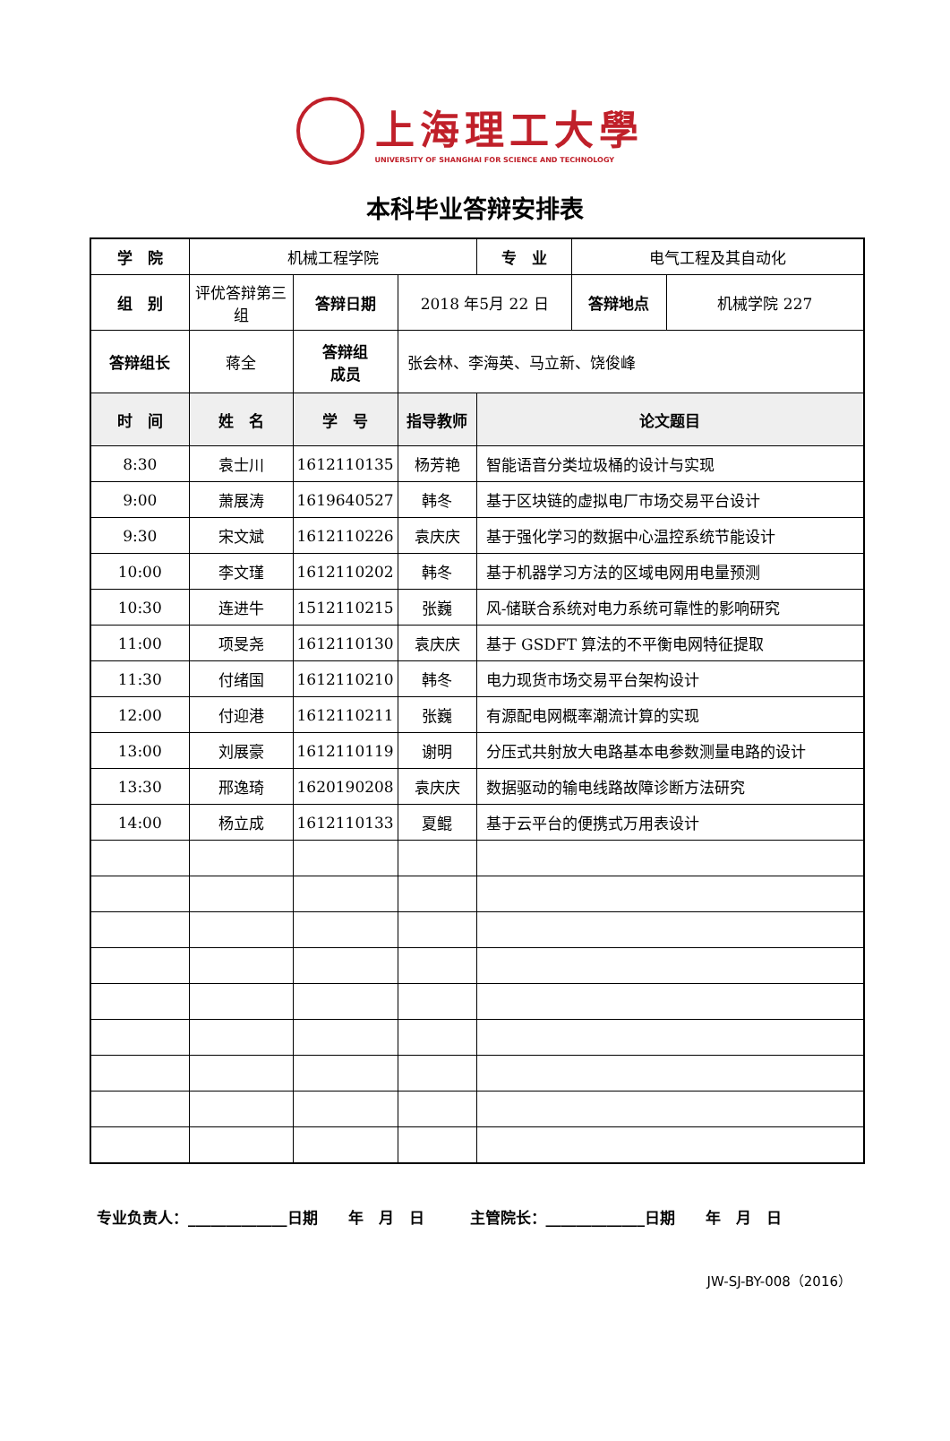上海理工大學
UNIVERSITY OF SHANGHAI FOR SCIENCE AND TECHNOLOGY
本科毕业答辩安排表
| 学 院 | 机械工程学院 | | | 专 业 | 电气工程及其自动化 | |
| 组 别 | 评优答辩第三组 | 答辩日期 | 2018 年5月 22 日 | | 答辩地点 | 机械学院 227 |
| 答辩组长 | 蒋全 | 答辩组 成员 | 张会林、李海英、马立新、饶俊峰 | | | |
| 时 间 | 姓 名 | 学 号 | 指导教师 | 论文题目 | | |
| 8:30 | 袁士川 | 1612110135 | 杨芳艳 | 智能语音分类垃圾桶的设计与实现 | | |
| 9:00 | 萧展涛 | 1619640527 | 韩冬 | 基于区块链的虚拟电厂市场交易平台设计 | | |
| 9:30 | 宋文斌 | 1612110226 | 袁庆庆 | 基于强化学习的数据中心温控系统节能设计 | | |
| 10:00 | 李文瑾 | 1612110202 | 韩冬 | 基于机器学习方法的区域电网用电量预测 | | |
| 10:30 | 连进牛 | 1512110215 | 张巍 | 风-储联合系统对电力系统可靠性的影响研究 | | |
| 11:00 | 项旻尧 | 1612110130 | 袁庆庆 | 基于 GSDFT 算法的不平衡电网特征提取 | | |
| 11:30 | 付绪国 | 1612110210 | 韩冬 | 电力现货市场交易平台架构设计 | | |
| 12:00 | 付迎港 | 1612110211 | 张巍 | 有源配电网概率潮流计算的实现 | | |
| 13:00 | 刘展豪 | 1612110119 | 谢明 | 分压式共射放大电路基本电参数测量电路的设计 | | |
| 13:30 | 邢逸琦 | 1620190208 | 袁庆庆 | 数据驱动的输电线路故障诊断方法研究 | | |
| 14:00 | 杨立成 | 1612110133 | 夏鲲 | 基于云平台的便携式万用表设计 | | |
专业负责人：_____________日期　　年　月　日　　　主管院长：_____________日期　　年　月　日
JW-SJ-BY-008（2016）